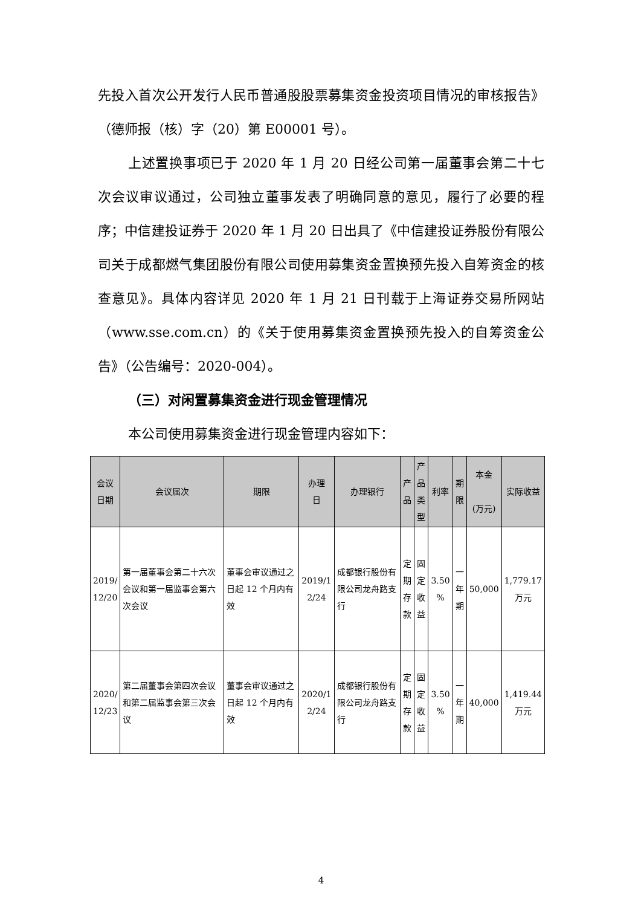先投入首次公开发行人民币普通股股票募集资金投资项目情况的审核报告》（德师报（核）字（20）第 E00001 号）。
上述置换事项已于 2020 年 1 月 20 日经公司第一届董事会第二十七次会议审议通过，公司独立董事发表了明确同意的意见，履行了必要的程序；中信建投证券于 2020 年 1 月 20 日出具了《中信建投证券股份有限公司关于成都燃气集团股份有限公司使用募集资金置换预先投入自筹资金的核查意见》。具体内容详见 2020 年 1 月 21 日刊载于上海证券交易所网站（www.sse.com.cn）的《关于使用募集资金置换预先投入的自筹资金公告》（公告编号：2020-004）。
（三）对闲置募集资金进行现金管理情况
本公司使用募集资金进行现金管理内容如下：
| 会议 日期 | 会议届次 | 期限 | 办理 日 | 办理银行 | 产 品 | 产 品 类 型 | 利率 | 期 限 | 本金 (万元) | 实际收益 |
| --- | --- | --- | --- | --- | --- | --- | --- | --- | --- | --- |
| 2019/ 12/20 | 第一届董事会第二十六次会议和第一届监事会第六次会议 | 董事会审议通过之日起 12 个月内有效 | 2019/1 2/24 | 成都银行股份有限公司龙舟路支行 | 定 期 存 款 | 固 定 收 益 | 3.50 % | 一 年 期 | 50,000 | 1,779.17 万元 |
| 2020/ 12/23 | 第二届董事会第四次会议和第二届监事会第三次会议 | 董事会审议通过之日起 12 个月内有效 | 2020/1 2/24 | 成都银行股份有限公司龙舟路支行 | 定 期 存 款 | 固 定 收 益 | 3.50 % | 一 年 期 | 40,000 | 1,419.44 万元 |
4